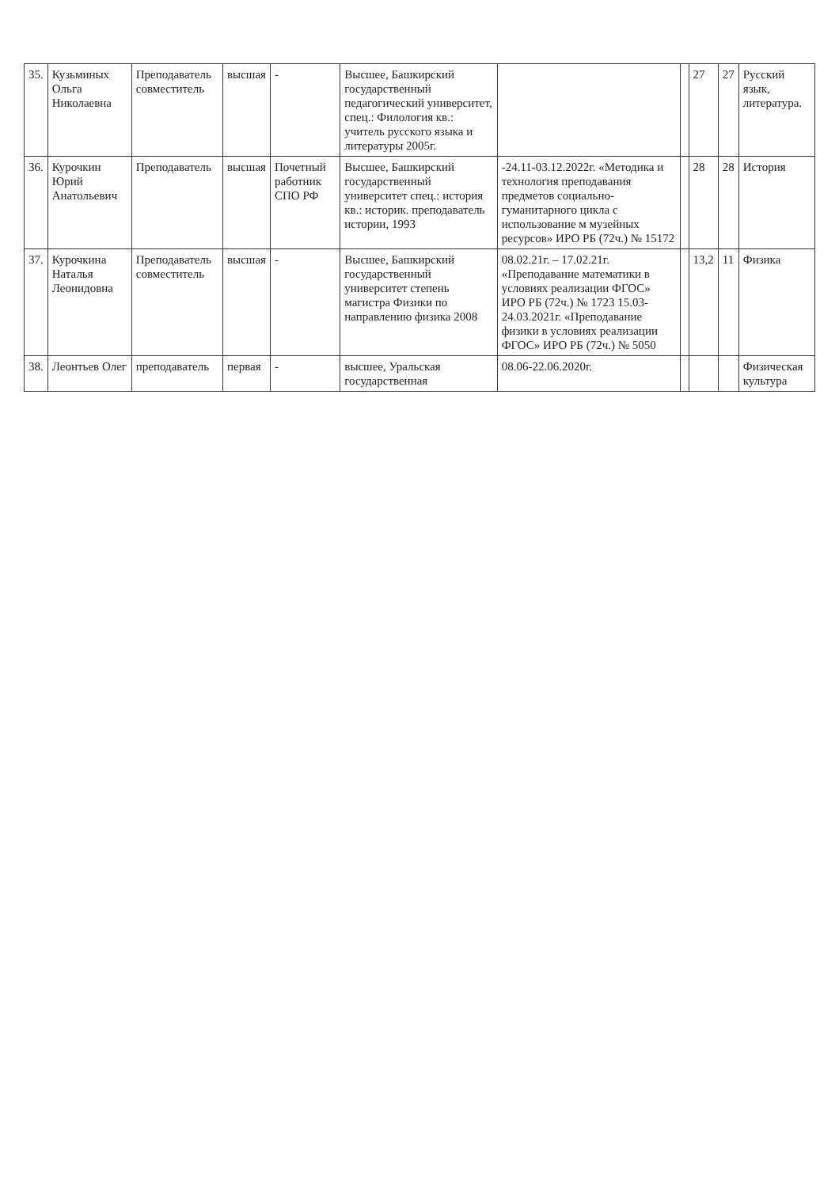| 35. | Кузьминых Ольга Николаевна | Преподаватель совместитель | высшая | - | Высшее, Башкирский государственный педагогический университет, спец.: Филология кв.: учитель русского языка и литературы 2005г. | | | 27 | 27 | Русский язык, литература. |
| 36. | Курочкин Юрий Анатольевич | Преподаватель | высшая | Почетный работник СПО РФ | Высшее, Башкирский государственный университет спец.: история кв.: историк. преподаватель истории, 1993 | -24.11-03.12.2022г. «Методика и технология преподавания предметов социально-гуманитарного цикла с использование м музейных ресурсов» ИРО РБ (72ч.) № 15172 | | 28 | 28 | История |
| 37. | Курочкина Наталья Леонидовна | Преподаватель совместитель | высшая | - | Высшее, Башкирский государственный университет степень магистра Физики по направлению физика 2008 | 08.02.21г. – 17.02.21г. «Преподавание математики в условиях реализации ФГОС» ИРО РБ (72ч.) № 1723 15.03-24.03.2021г. «Преподавание физики в условиях реализации ФГОС» ИРО РБ (72ч.) № 5050 | | 13,2 | 11 | Физика |
| 38. | Леонтьев Олег | преподаватель | первая | - | высшее, Уральская государственная | 08.06-22.06.2020г. | | | | Физическая культура |